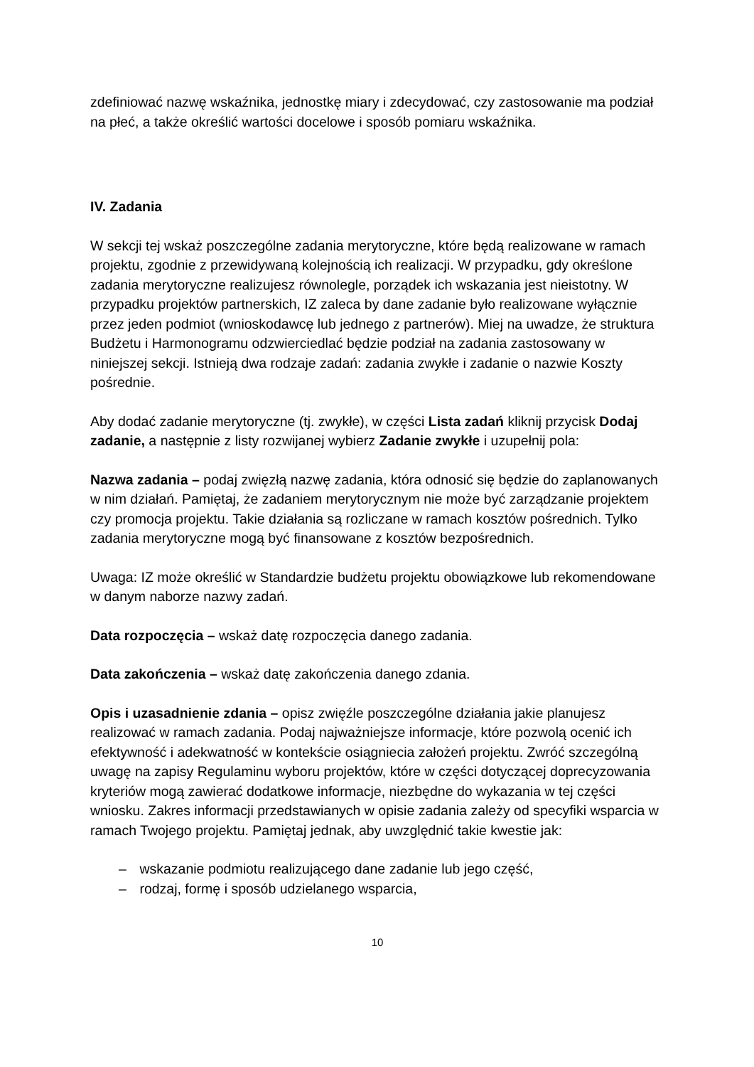zdefiniować nazwę wskaźnika, jednostkę miary i zdecydować, czy zastosowanie ma podział na płeć, a także określić wartości docelowe i sposób pomiaru wskaźnika.
IV. Zadania
W sekcji tej wskaż poszczególne zadania merytoryczne, które będą realizowane w ramach projektu, zgodnie z przewidywaną kolejnością ich realizacji. W przypadku, gdy określone zadania merytoryczne realizujesz równolegle, porządek ich wskazania jest nieistotny. W przypadku projektów partnerskich, IZ zaleca by dane zadanie było realizowane wyłącznie przez jeden podmiot (wnioskodawcę lub jednego z partnerów). Miej na uwadze, że struktura Budżetu i Harmonogramu odzwierciedlać będzie podział na zadania zastosowany w niniejszej sekcji. Istnieją dwa rodzaje zadań: zadania zwykłe i zadanie o nazwie Koszty pośrednie.
Aby dodać zadanie merytoryczne (tj. zwykłe), w części Lista zadań kliknij przycisk Dodaj zadanie, a następnie z listy rozwijanej wybierz Zadanie zwykłe i uzupełnij pola:
Nazwa zadania – podaj zwięzłą nazwę zadania, która odnosić się będzie do zaplanowanych w nim działań. Pamiętaj, że zadaniem merytorycznym nie może być zarządzanie projektem czy promocja projektu. Takie działania są rozliczane w ramach kosztów pośrednich. Tylko zadania merytoryczne mogą być finansowane z kosztów bezpośrednich.
Uwaga: IZ może określić w Standardzie budżetu projektu obowiązkowe lub rekomendowane w danym naborze nazwy zadań.
Data rozpoczęcia – wskaż datę rozpoczęcia danego zadania.
Data zakończenia – wskaż datę zakończenia danego zdania.
Opis i uzasadnienie zdania – opisz zwięźle poszczególne działania jakie planujesz realizować w ramach zadania. Podaj najważniejsze informacje, które pozwolą ocenić ich efektywność i adekwatność w kontekście osiągniecia założeń projektu. Zwróć szczególną uwagę na zapisy Regulaminu wyboru projektów, które w części dotyczącej doprecyzowania kryteriów mogą zawierać dodatkowe informacje, niezbędne do wykazania w tej części wniosku. Zakres informacji przedstawianych w opisie zadania zależy od specyfiki wsparcia w ramach Twojego projektu. Pamiętaj jednak, aby uwzględnić takie kwestie jak:
– wskazanie podmiotu realizującego dane zadanie lub jego część,
– rodzaj, formę i sposób udzielanego wsparcia,
10